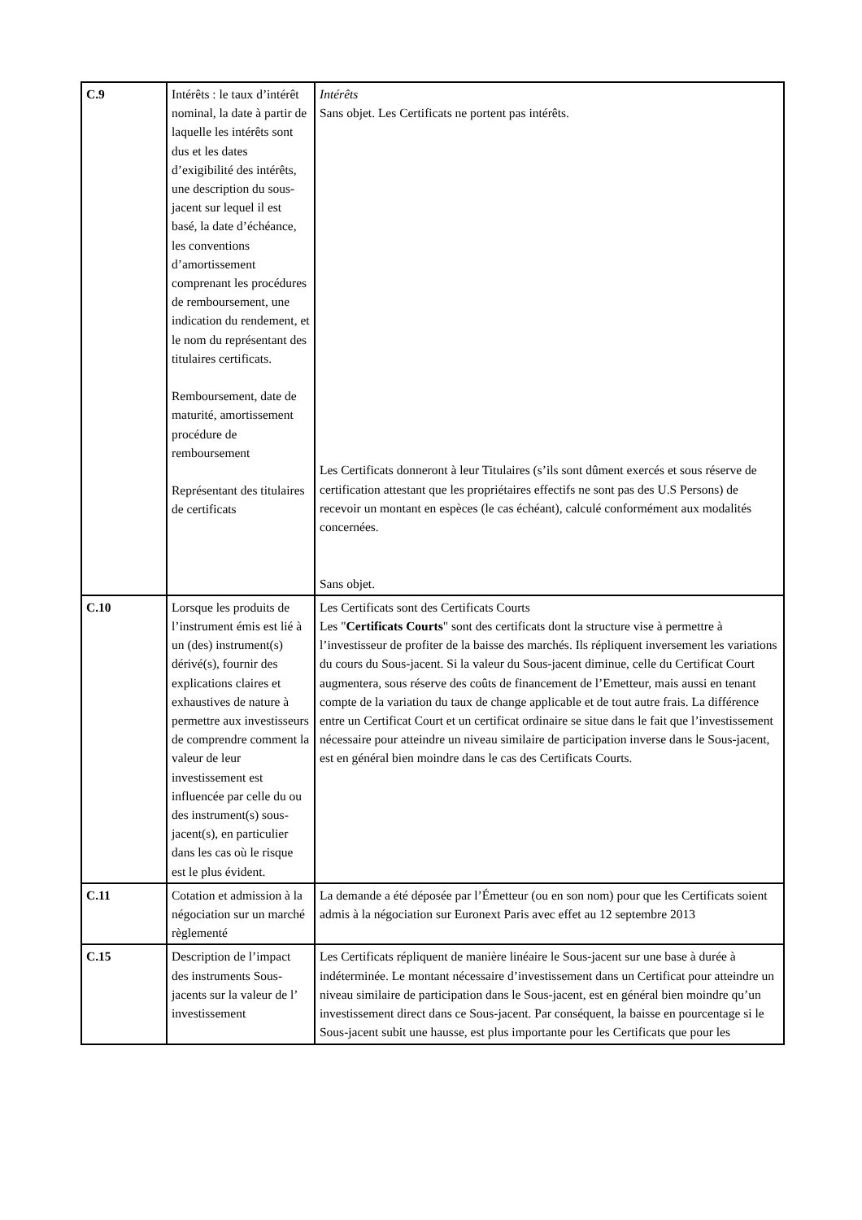| C.9 | Intérêts : le taux d’intérêt nominal, la date à partir de laquelle les intérêts sont dus et les dates d’exigibilité des intérêts, une description du sous-jacent sur lequel il est basé, la date d’échéance, les conventions d’amortissement comprenant les procédures de remboursement, une indication du rendement, et le nom du représentant des titulaires certificats. Remboursement, date de maturité, amortissement procédure de remboursement Représentant des titulaires de certificats | Intérêts Sans objet. Les Certificats ne portent pas intérêts. Les Certificats donneront à leur Titulaires (s’ils sont dûment exercés et sous réserve de certification attestant que les propriétaires effectifs ne sont pas des U.S Persons) de recevoir un montant en espèces (le cas échéant), calculé conformément aux modalités concernées. Sans objet. |
| C.10 | Lorsque les produits de l’instrument émis est lié à un (des) instrument(s) dérivé(s), fournir des explications claires et exhaustives de nature à permettre aux investisseurs de comprendre comment la valeur de leur investissement est influencée par celle du ou des instrument(s) sous-jacent(s), en particulier dans les cas où le risque est le plus évident. | Les Certificats sont des Certificats Courts Les " Certificats Courts " sont des certificats dont la structure vise à permettre à l’investisseur de profiter de la baisse des marchés. Ils répliquent inversement les variations du cours du Sous-jacent. Si la valeur du Sous-jacent diminue, celle du Certificat Court augmentera, sous réserve des coûts de financement de l’Emetteur, mais aussi en tenant compte de la variation du taux de change applicable et de tout autre frais. La différence entre un Certificat Court et un certificat ordinaire se situe dans le fait que l’investissement nécessaire pour atteindre un niveau similaire de participation inverse dans le Sous-jacent, est en général bien moindre dans le cas des Certificats Courts. |
| C.11 | Cotation et admission à la négociation sur un marché règlementé | La demande a été déposée par l’Émetteur (ou en son nom) pour que les Certificats soient admis à la négociation sur Euronext Paris avec effet au 12 septembre 2013 |
| C.15 | Description de l’impact des instruments Sous-jacents sur la valeur de l’ investissement | Les Certificats répliquent de manière linéaire le Sous-jacent sur une base à durée à indéterminée. Le montant nécessaire d’investissement dans un Certificat pour atteindre un niveau similaire de participation dans le Sous-jacent, est en général bien moindre qu’un investissement direct dans ce Sous-jacent. Par conséquent, la baisse en pourcentage si le Sous-jacent subit une hausse, est plus importante pour les Certificats que pour les |